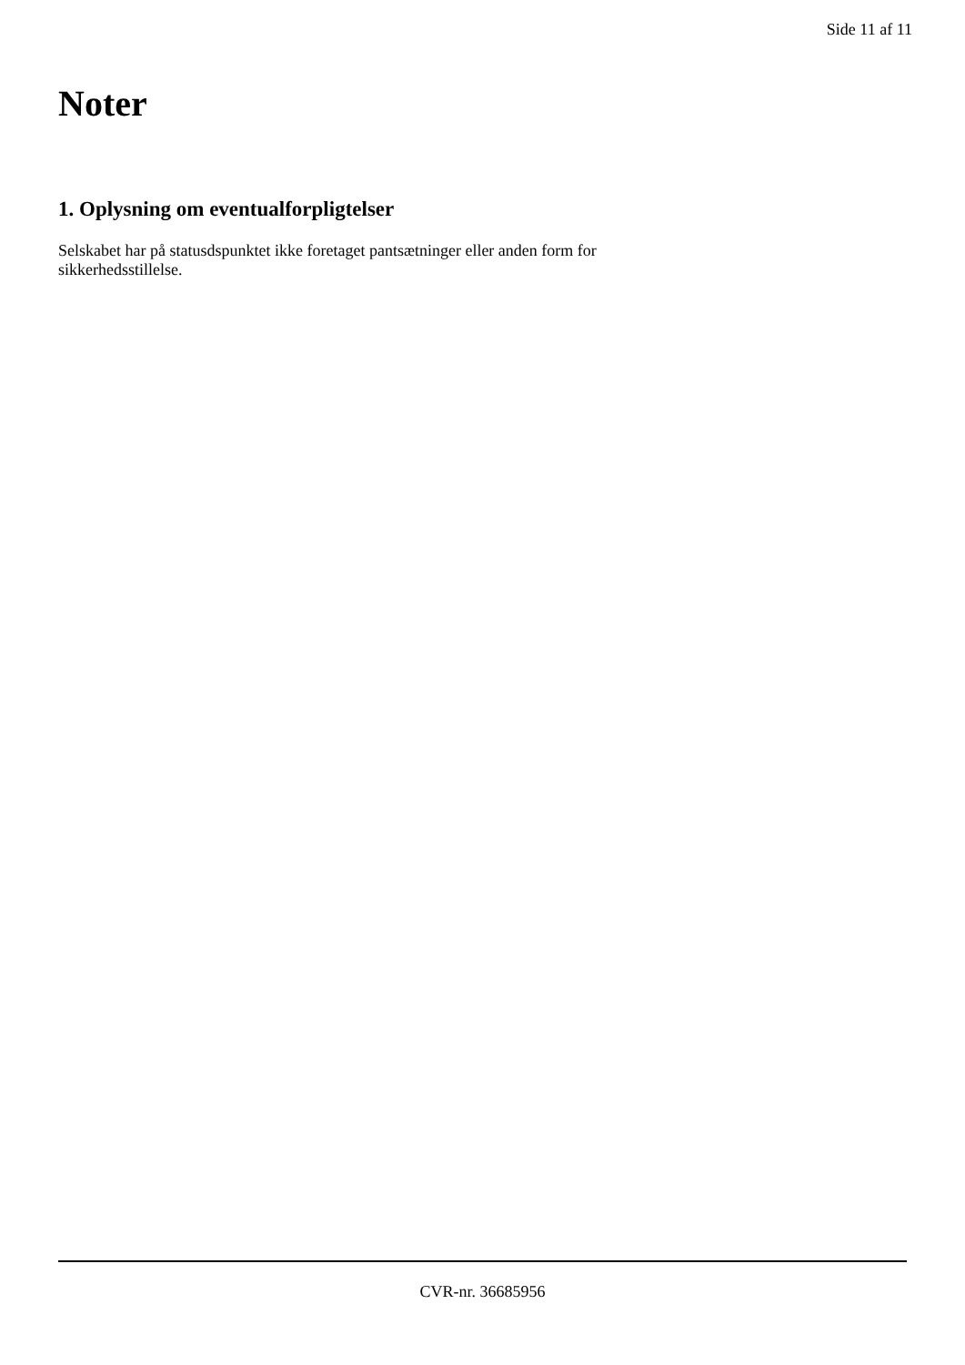Side 11 af 11
Noter
1. Oplysning om eventualforpligtelser
Selskabet har på statusdspunktet ikke foretaget pantsætninger eller anden form for sikkerhedsstillelse.
CVR-nr. 36685956